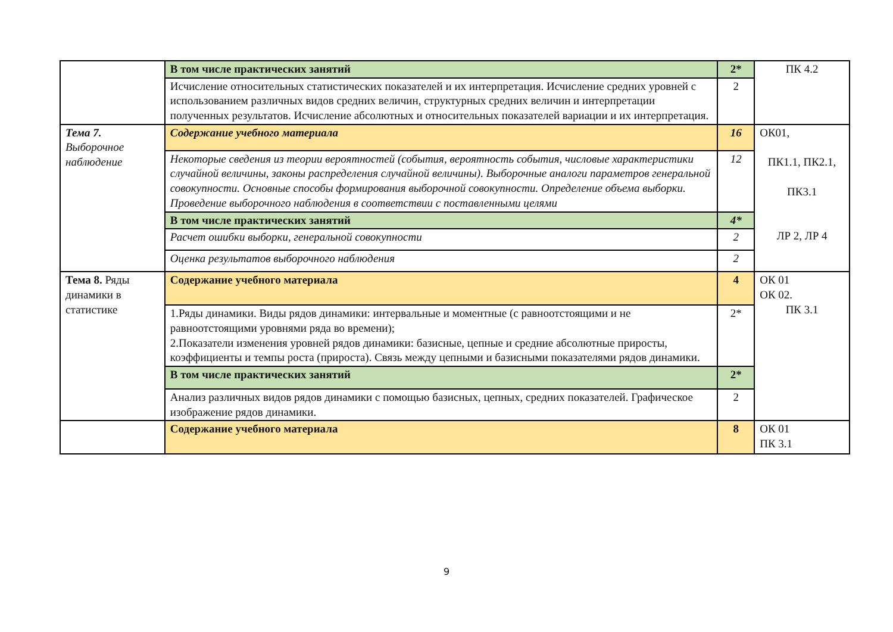| | В том числе практических занятий | 2* | ПК 4.2 |
| | Исчисление относительных статистических показателей и их интерпретация. Исчисление средних уровней с использованием различных видов средних величин, структурных средних величин и интерпретации полученных результатов. Исчисление абсолютных и относительных показателей вариации и их интерпретация. | 2 | |
| Тема 7. Выборочное наблюдение | Содержание учебного материала | 16 | ОК01, ПК1.1, ПК2.1, ПК3.1 ЛР 2, ЛР 4 |
| | Некоторые сведения из теории вероятностей (события, вероятность события, числовые характеристики случайной величины, законы распределения случайной величины). Выборочные аналоги параметров генеральной совокупности. Основные способы формирования выборочной совокупности. Определение объема выборки. Проведение выборочного наблюдения в соответствии с поставленными целями | 12 | |
| | В том числе практических занятий | 4* | |
| | Расчет ошибки выборки, генеральной совокупности | 2 | |
| | Оценка результатов выборочного наблюдения | 2 | |
| Тема 8. Ряды динамики в статистике | Содержание учебного материала | 4 | ОК 01 ОК 02. ПК 3.1 |
| | 1.Ряды динамики. Виды рядов динамики: интервальные и моментные (с равноотстоящими и не равноотстоящими уровнями ряда во времени); 2.Показатели изменения уровней рядов динамики: базисные, цепные и средние абсолютные приросты, коэффициенты и темпы роста (прироста). Связь между цепными и базисными показателями рядов динамики. | 2* | |
| | В том числе практических занятий | 2* | |
| | Анализ различных видов рядов динамики с помощью базисных, цепных, средних показателей. Графическое изображение рядов динамики. | 2 | |
| | Содержание учебного материала | 8 | ОК 01 ПК 3.1 |
9